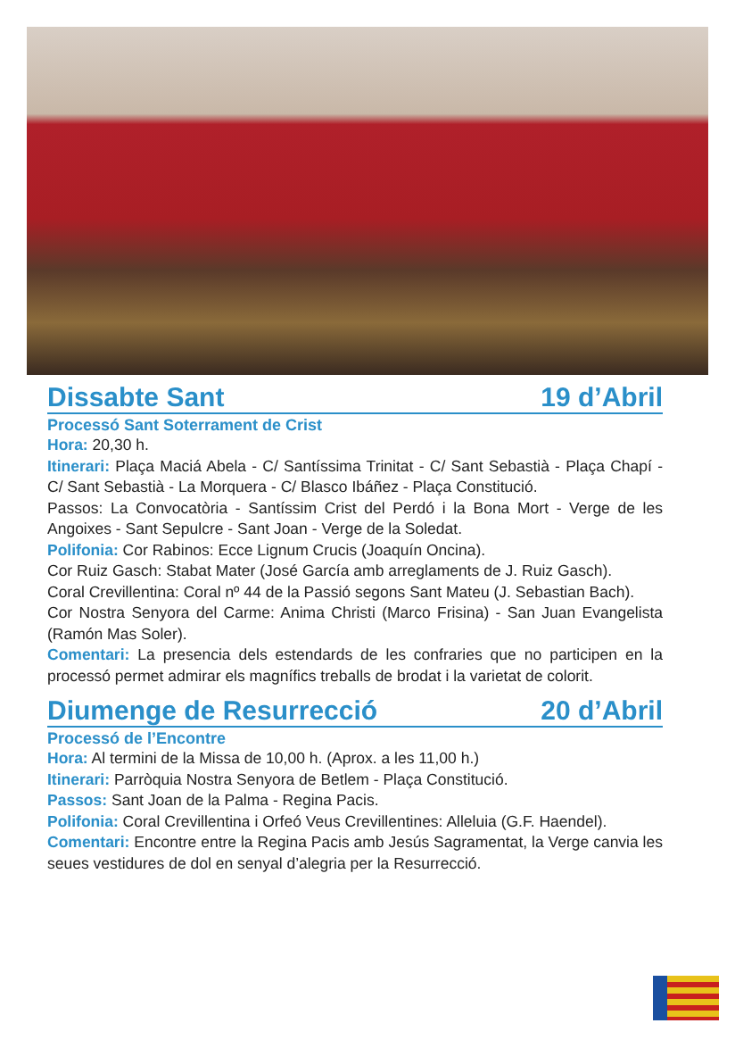Dissabte Sant 19 d’Abril
Processó Sant Soterrament de Crist
Hora: 20,30 h.
Itinerari: Plaça Maciá Abela - C/ Santíssima Trinitat - C/ Sant Sebastià - Plaça Chapí - C/ Sant Sebastià - La Morquera - C/ Blasco Ibáñez - Plaça Constitució.
Passos: La Convocatòria - Santíssim Crist del Perdó i la Bona Mort - Verge de les Angoixes - Sant Sepulcre - Sant Joan - Verge de la Soledat.
Polifonia: Cor Rabinos: Ecce Lignum Crucis (Joaquín Oncina).
Cor Ruiz Gasch: Stabat Mater (José García amb arreglaments de J. Ruiz Gasch).
Coral Crevillentina: Coral nº 44 de la Passió segons Sant Mateu (J. Sebastian Bach).
Cor Nostra Senyora del Carme: Anima Christi (Marco Frisina) - San Juan Evangelista (Ramón Mas Soler).
Comentari: La presencia dels estendards de les confraries que no participen en la processó permet admirar els magnífics treballs de brodat i la varietat de colorit.
Diumenge de Resurrecció 20 d’Abril
Processó de l’Encontre
Hora: Al termini de la Missa de 10,00 h. (Aprox. a les 11,00 h.)
Itinerari: Parròquia Nostra Senyora de Betlem - Plaça Constitució.
Passos: Sant Joan de la Palma - Regina Pacis.
Polifonia: Coral Crevillentina i Orfeó Veus Crevillentines: Alleluia (G.F. Haendel).
Comentari: Encontre entre la Regina Pacis amb Jesús Sagramentat, la Verge canvia les seues vestidures de dol en senyal d’alegria per la Resurrecció.